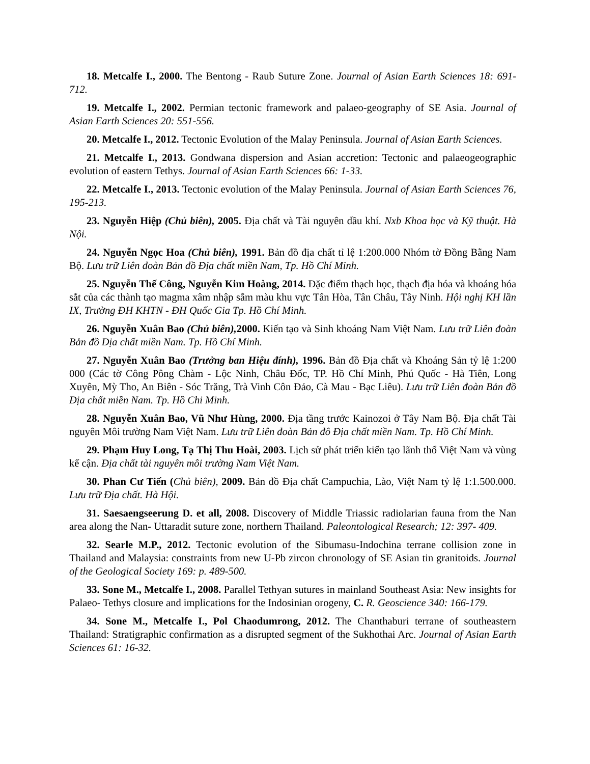18. Metcalfe I., 2000. The Bentong - Raub Suture Zone. Journal of Asian Earth Sciences 18: 691-712.
19. Metcalfe I., 2002. Permian tectonic framework and palaeo-geography of SE Asia. Journal of Asian Earth Sciences 20: 551-556.
20. Metcalfe I., 2012. Tectonic Evolution of the Malay Peninsula. Journal of Asian Earth Sciences.
21. Metcalfe I., 2013. Gondwana dispersion and Asian accretion: Tectonic and palaeogeographic evolution of eastern Tethys. Journal of Asian Earth Sciences 66: 1-33.
22. Metcalfe I., 2013. Tectonic evolution of the Malay Peninsula. Journal of Asian Earth Sciences 76, 195-213.
23. Nguyễn Hiệp (Chủ biên), 2005. Địa chất và Tài nguyên dầu khí. Nxb Khoa học và Kỹ thuật. Hà Nội.
24. Nguyễn Ngọc Hoa (Chủ biên), 1991. Bản đồ địa chất tỉ lệ 1:200.000 Nhóm tờ Đồng Bằng Nam Bộ. Lưu trữ Liên đoàn Bản đồ Địa chất miền Nam, Tp. Hồ Chí Minh.
25. Nguyễn Thế Công, Nguyễn Kim Hoàng, 2014. Đặc điểm thạch học, thạch địa hóa và khoáng hóa sắt của các thành tạo magma xâm nhập sẫm màu khu vực Tân Hòa, Tân Châu, Tây Ninh. Hội nghị KH lần IX, Trường ĐH KHTN - ĐH Quốc Gia Tp. Hồ Chí Minh.
26. Nguyễn Xuân Bao (Chủ biên), 2000. Kiến tạo và Sinh khoáng Nam Việt Nam. Lưu trữ Liên đoàn Bản đồ Địa chất miền Nam. Tp. Hồ Chí Minh.
27. Nguyễn Xuân Bao (Trưởng ban Hiệu đính), 1996. Bản đồ Địa chất và Khoáng Sản tỷ lệ 1:200 000 (Các tờ Công Pông Chàm - Lộc Ninh, Châu Đốc, TP. Hồ Chí Minh, Phú Quốc - Hà Tiên, Long Xuyên, Mỳ Tho, An Biên - Sóc Trăng, Trà Vinh Côn Đảo, Cà Mau - Bạc Liêu). Lưu trữ Liên đoàn Bản đồ Địa chất miền Nam. Tp. Hồ Chi Minh.
28. Nguyễn Xuân Bao, Vũ Như Hùng, 2000. Địa tầng trước Kainozoi ở Tây Nam Bộ. Địa chất Tài nguyên Môi trường Nam Việt Nam. Lưu trữ Liên đoàn Bản đô Địa chất miền Nam. Tp. Hồ Chí Minh.
29. Phạm Huy Long, Tạ Thị Thu Hoài, 2003. Lịch sử phát triển kiến tạo lãnh thổ Việt Nam và vùng kế cận. Địa chất tài nguyên môi trường Nam Việt Nam.
30. Phan Cư Tiến (Chủ biên), 2009. Bản đồ Địa chất Campuchia, Lào, Việt Nam tỷ lệ 1:1.500.000. Lưu trữ Địa chất. Hà Hội.
31. Saesaengseerung D. et all, 2008. Discovery of Middle Triassic radiolarian fauna from the Nan area along the Nan- Uttaradit suture zone, northern Thailand. Paleontological Research; 12: 397- 409.
32. Searle M.P., 2012. Tectonic evolution of the Sibumasu-Indochina terrane collision zone in Thailand and Malaysia: constraints from new U-Pb zircon chronology of SE Asian tin granitoids. Journal of the Geological Society 169: p. 489-500.
33. Sone M., Metcalfe I., 2008. Parallel Tethyan sutures in mainland Southeast Asia: New insights for Palaeo- Tethys closure and implications for the Indosinian orogeny, C. R. Geoscience 340: 166-179.
34. Sone M., Metcalfe I., Pol Chaodumrong, 2012. The Chanthaburi terrane of southeastern Thailand: Stratigraphic confirmation as a disrupted segment of the Sukhothai Arc. Journal of Asian Earth Sciences 61: 16-32.